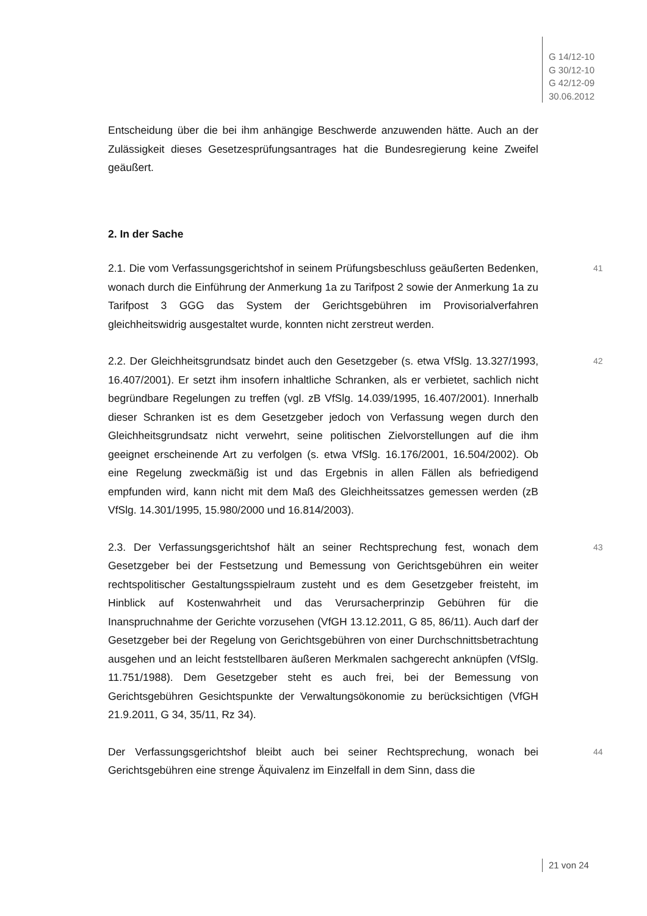G 14/12-10
G 30/12-10
G 42/12-09
30.06.2012
Entscheidung über die bei ihm anhängige Beschwerde anzuwenden hätte. Auch an der Zulässigkeit dieses Gesetzesprüfungsantrages hat die Bundesregierung keine Zweifel geäußert.
2. In der Sache
2.1. Die vom Verfassungsgerichtshof in seinem Prüfungsbeschluss geäußerten Bedenken, wonach durch die Einführung der Anmerkung 1a zu Tarifpost 2 sowie der Anmerkung 1a zu Tarifpost 3 GGG das System der Gerichtsgebühren im Provisorialverfahren gleichheitswidrig ausgestaltet wurde, konnten nicht zerstreut werden.
41
2.2. Der Gleichheitsgrundsatz bindet auch den Gesetzgeber (s. etwa VfSlg. 13.327/1993, 16.407/2001). Er setzt ihm insofern inhaltliche Schranken, als er verbietet, sachlich nicht begründbare Regelungen zu treffen (vgl. zB VfSlg. 14.039/1995, 16.407/2001). Innerhalb dieser Schranken ist es dem Gesetzgeber jedoch von Verfassung wegen durch den Gleichheitsgrundsatz nicht verwehrt, seine politischen Zielvorstellungen auf die ihm geeignet erscheinende Art zu verfolgen (s. etwa VfSlg. 16.176/2001, 16.504/2002). Ob eine Regelung zweckmäßig ist und das Ergebnis in allen Fällen als befriedigend empfunden wird, kann nicht mit dem Maß des Gleichheitssatzes gemessen werden (zB VfSlg. 14.301/1995, 15.980/2000 und 16.814/2003).
42
2.3. Der Verfassungsgerichtshof hält an seiner Rechtsprechung fest, wonach dem Gesetzgeber bei der Festsetzung und Bemessung von Gerichtsgebühren ein weiter rechtspolitischer Gestaltungsspielraum zusteht und es dem Gesetzgeber freisteht, im Hinblick auf Kostenwahrheit und das Verursacherprinzip Gebühren für die Inanspruchnahme der Gerichte vorzusehen (VfGH 13.12.2011, G 85, 86/11). Auch darf der Gesetzgeber bei der Regelung von Gerichtsgebühren von einer Durchschnittsbetrachtung ausgehen und an leicht feststellbaren äußeren Merkmalen sachgerecht anknüpfen (VfSlg. 11.751/1988). Dem Gesetzgeber steht es auch frei, bei der Bemessung von Gerichtsgebühren Gesichtspunkte der Verwaltungsökonomie zu berücksichtigen (VfGH 21.9.2011, G 34, 35/11, Rz 34).
43
Der Verfassungsgerichtshof bleibt auch bei seiner Rechtsprechung, wonach bei Gerichtsgebühren eine strenge Äquivalenz im Einzelfall in dem Sinn, dass die
44
21 von 24